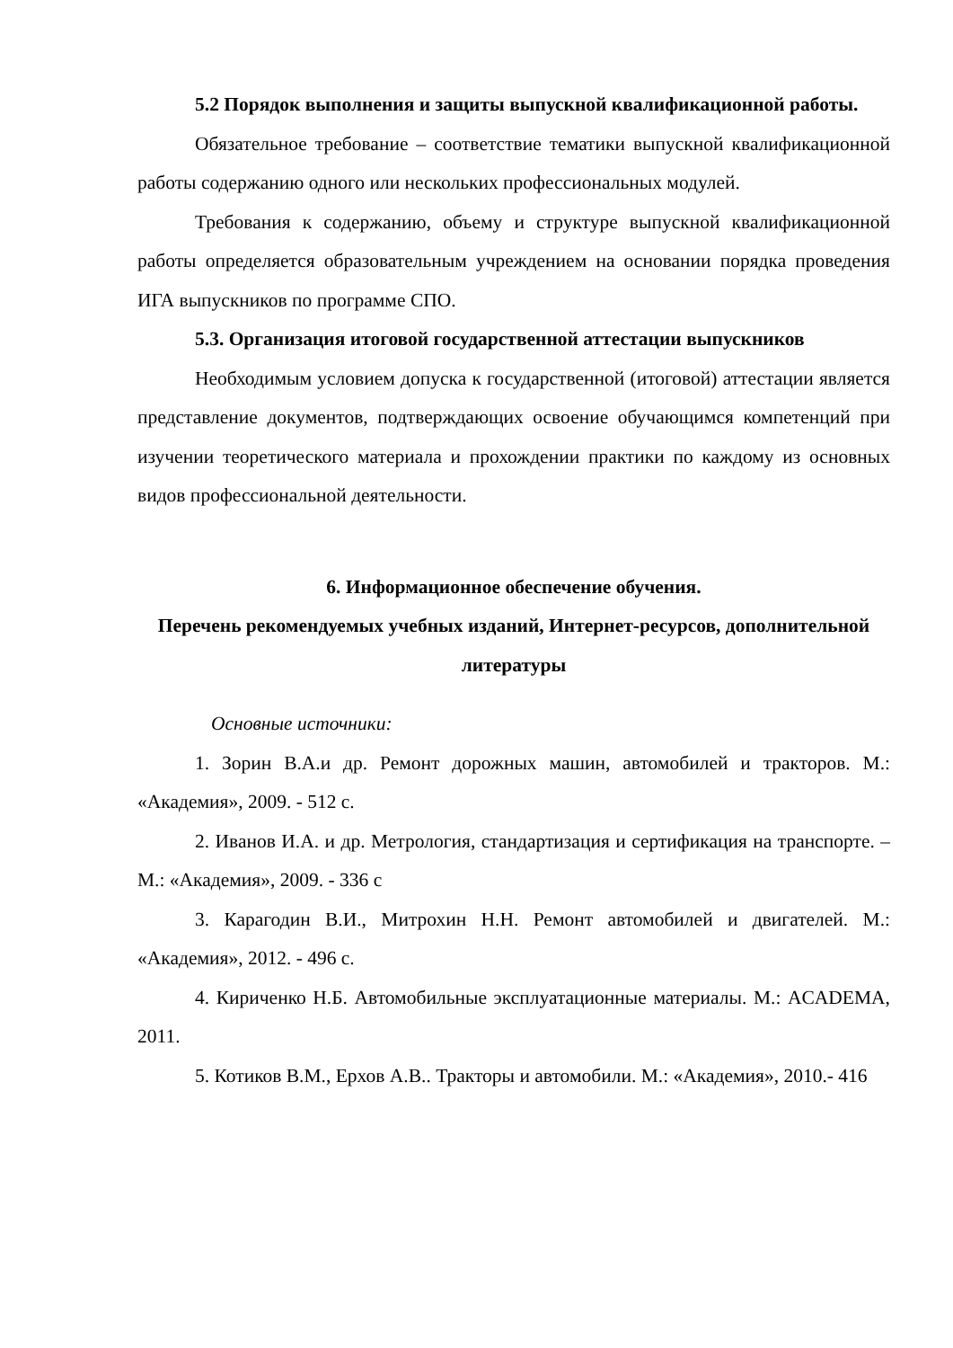5.2 Порядок выполнения и защиты выпускной квалификационной работы.
Обязательное требование – соответствие тематики выпускной квалификационной работы содержанию одного или нескольких профессиональных модулей.
Требования к содержанию, объему и структуре выпускной квалификационной работы определяется образовательным учреждением на основании порядка проведения ИГА выпускников по программе СПО.
5.3. Организация итоговой государственной аттестации выпускников
Необходимым условием допуска к государственной (итоговой) аттестации является представление документов, подтверждающих освоение обучающимся компетенций при изучении теоретического материала и прохождении практики по каждому из основных видов профессиональной деятельности.
6. Информационное обеспечение обучения.
Перечень рекомендуемых учебных изданий, Интернет-ресурсов, дополнительной литературы
Основные источники:
1. Зорин В.А.и др. Ремонт дорожных машин, автомобилей и тракторов. М.: «Академия», 2009. - 512 с.
2. Иванов И.А. и др. Метрология, стандартизация и сертификация на транспорте. – М.: «Академия», 2009. - 336 с
3. Карагодин В.И., Митрохин Н.Н. Ремонт автомобилей и двигателей. М.: «Академия», 2012. - 496 с.
4. Кириченко Н.Б. Автомобильные эксплуатационные материалы. М.: ACADEMA, 2011.
5. Котиков В.М., Ерхов А.В.. Тракторы и автомобили. М.: «Академия», 2010.- 416